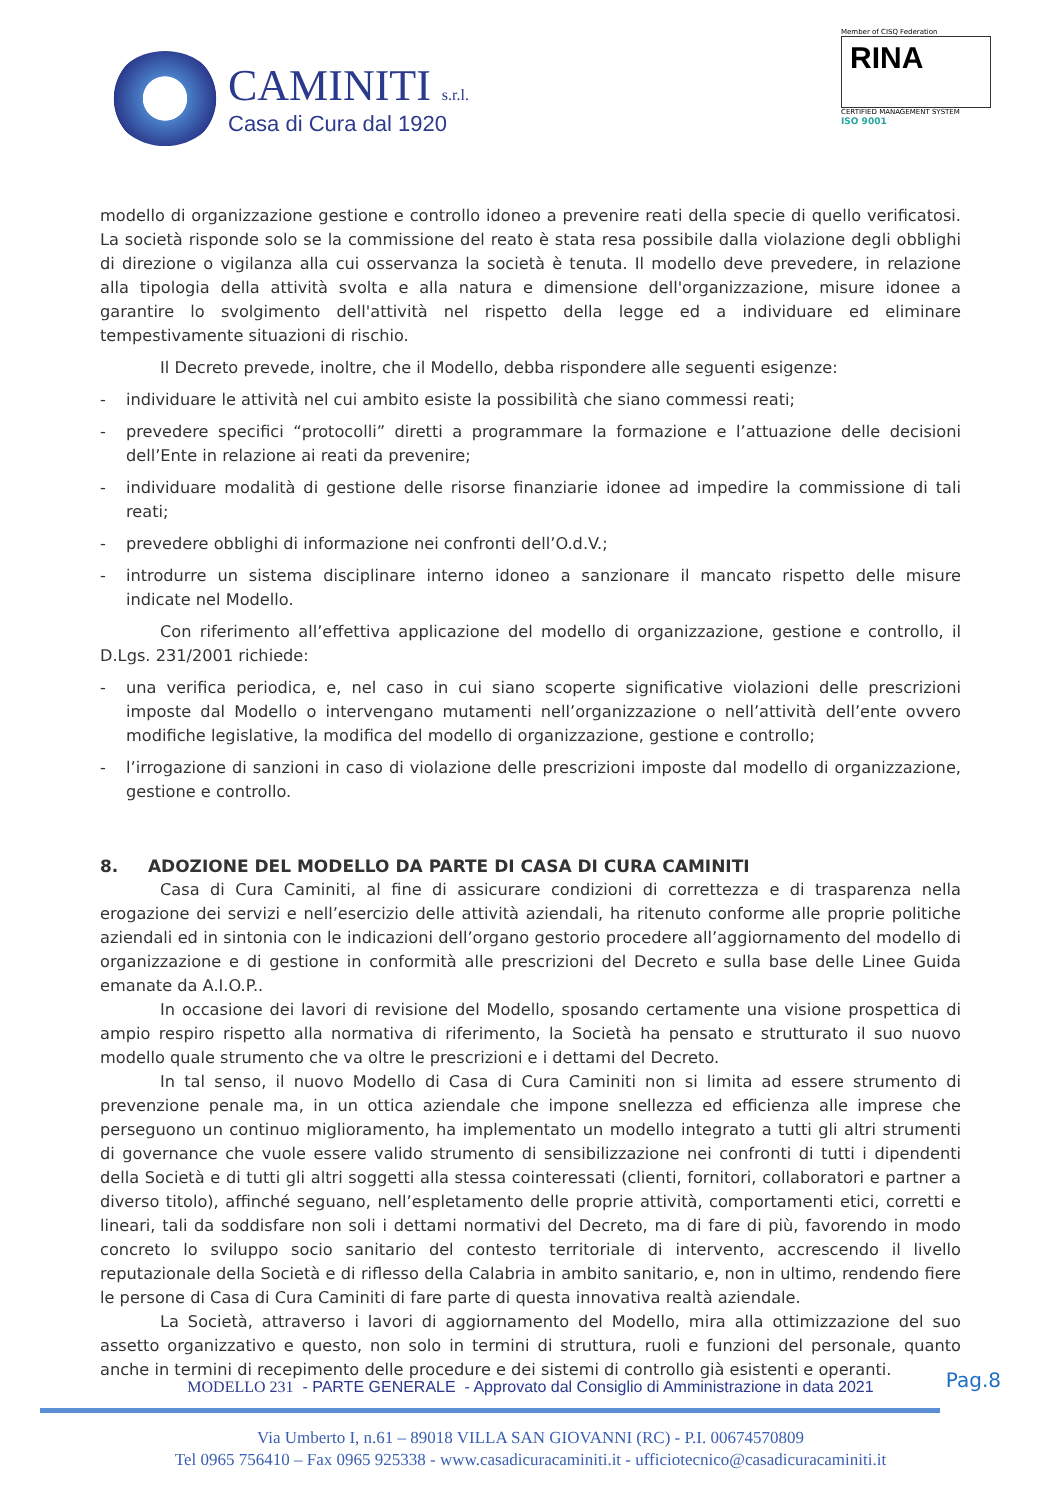CAMINITI s.r.l.
Casa di Cura dal 1920
Member of CISQ Federation
RINA
CERTIFIED MANAGEMENT SYSTEM
ISO 9001
modello di organizzazione gestione e controllo idoneo a prevenire reati della specie di quello verificatosi. La società risponde solo se la commissione del reato è stata resa possibile dalla violazione degli obblighi di direzione o vigilanza alla cui osservanza la società è tenuta. Il modello deve prevedere, in relazione alla tipologia della attività svolta e alla natura e dimensione dell'organizzazione, misure idonee a garantire lo svolgimento dell'attività nel rispetto della legge ed a individuare ed eliminare tempestivamente situazioni di rischio.
Il Decreto prevede, inoltre, che il Modello, debba rispondere alle seguenti esigenze:
- individuare le attività nel cui ambito esiste la possibilità che siano commessi reati;
- prevedere specifici “protocolli” diretti a programmare la formazione e l’attuazione delle decisioni dell’Ente in relazione ai reati da prevenire;
- individuare modalità di gestione delle risorse finanziarie idonee ad impedire la commissione di tali reati;
- prevedere obblighi di informazione nei confronti dell’O.d.V.;
- introdurre un sistema disciplinare interno idoneo a sanzionare il mancato rispetto delle misure indicate nel Modello.
Con riferimento all’effettiva applicazione del modello di organizzazione, gestione e controllo, il D.Lgs. 231/2001 richiede:
- una verifica periodica, e, nel caso in cui siano scoperte significative violazioni delle prescrizioni imposte dal Modello o intervengano mutamenti nell’organizzazione o nell’attività dell’ente ovvero modifiche legislative, la modifica del modello di organizzazione, gestione e controllo;
- l’irrogazione di sanzioni in caso di violazione delle prescrizioni imposte dal modello di organizzazione, gestione e controllo.
8. ADOZIONE DEL MODELLO DA PARTE DI CASA DI CURA CAMINITI
Casa di Cura Caminiti, al fine di assicurare condizioni di correttezza e di trasparenza nella erogazione dei servizi e nell’esercizio delle attività aziendali, ha ritenuto conforme alle proprie politiche aziendali ed in sintonia con le indicazioni dell’organo gestorio procedere all’aggiornamento del modello di organizzazione e di gestione in conformità alle prescrizioni del Decreto e sulla base delle Linee Guida emanate da A.I.O.P..
In occasione dei lavori di revisione del Modello, sposando certamente una visione prospettica di ampio respiro rispetto alla normativa di riferimento, la Società ha pensato e strutturato il suo nuovo modello quale strumento che va oltre le prescrizioni e i dettami del Decreto.
In tal senso, il nuovo Modello di Casa di Cura Caminiti non si limita ad essere strumento di prevenzione penale ma, in un ottica aziendale che impone snellezza ed efficienza alle imprese che perseguono un continuo miglioramento, ha implementato un modello integrato a tutti gli altri strumenti di governance che vuole essere valido strumento di sensibilizzazione nei confronti di tutti i dipendenti della Società e di tutti gli altri soggetti alla stessa cointeressati (clienti, fornitori, collaboratori e partner a diverso titolo), affinché seguano, nell’espletamento delle proprie attività, comportamenti etici, corretti e lineari, tali da soddisfare non soli i dettami normativi del Decreto, ma di fare di più, favorendo in modo concreto lo sviluppo socio sanitario del contesto territoriale di intervento, accrescendo il livello reputazionale della Società e di riflesso della Calabria in ambito sanitario, e, non in ultimo, rendendo fiere le persone di Casa di Cura Caminiti di fare parte di questa innovativa realtà aziendale.
La Società, attraverso i lavori di aggiornamento del Modello, mira alla ottimizzazione del suo assetto organizzativo e questo, non solo in termini di struttura, ruoli e funzioni del personale, quanto anche in termini di recepimento delle procedure e dei sistemi di controllo già esistenti e operanti.
Pag.8
MODELLO 231 - PARTE GENERALE - Approvato dal Consiglio di Amministrazione in data 2021
Via Umberto I, n.61 – 89018 VILLA SAN GIOVANNI (RC) - P.I. 00674570809
Tel 0965 756410 – Fax 0965 925338 - www.casadicuracaminiti.it - ufficiotecnico@casadicuracaminiti.it